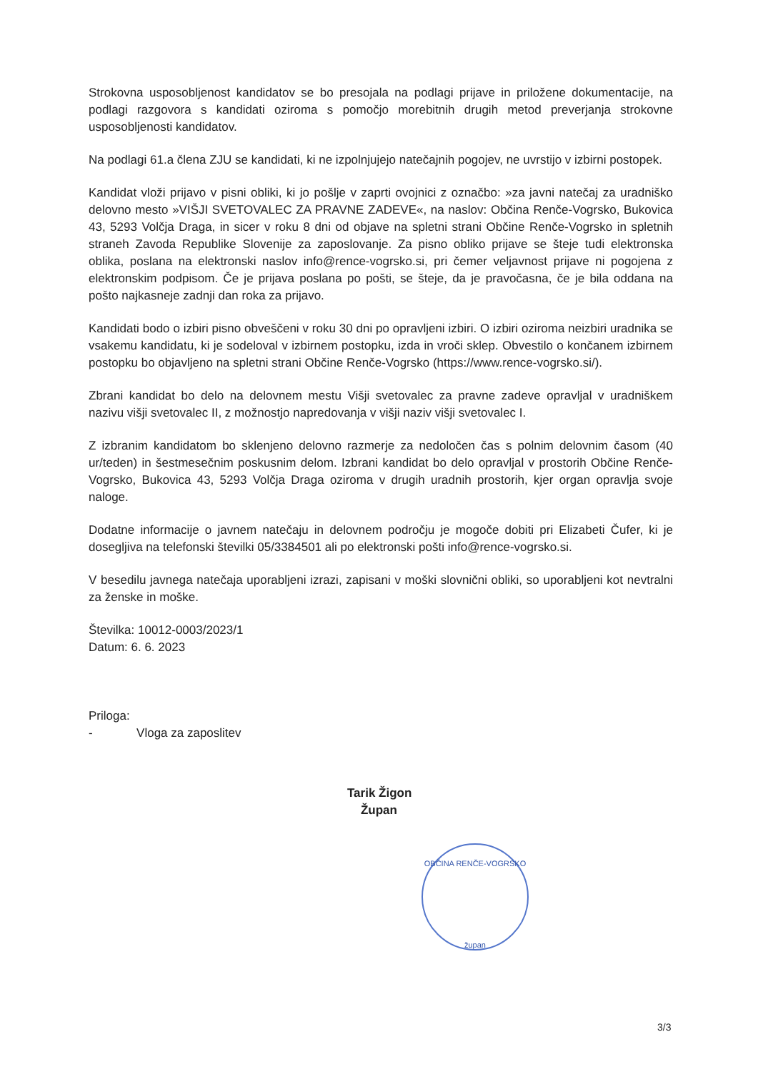Strokovna usposobljenost kandidatov se bo presojala na podlagi prijave in priložene dokumentacije, na podlagi razgovora s kandidati oziroma s pomočjo morebitnih drugih metod preverjanja strokovne usposobljenosti kandidatov.
Na podlagi 61.a člena ZJU se kandidati, ki ne izpolnjujejo natečajnih pogojev, ne uvrstijo v izbirni postopek.
Kandidat vloži prijavo v pisni obliki, ki jo pošlje v zaprti ovojnici z označbo: »za javni natečaj za uradniško delovno mesto »VIŠJI SVETOVALEC ZA PRAVNE ZADEVE«, na naslov: Občina Renče-Vogrsko, Bukovica 43, 5293 Volčja Draga, in sicer v roku 8 dni od objave na spletni strani Občine Renče-Vogrsko in spletnih straneh Zavoda Republike Slovenije za zaposlovanje. Za pisno obliko prijave se šteje tudi elektronska oblika, poslana na elektronski naslov info@rence-vogrsko.si, pri čemer veljavnost prijave ni pogojena z elektronskim podpisom. Če je prijava poslana po pošti, se šteje, da je pravočasna, če je bila oddana na pošto najkasneje zadnji dan roka za prijavo.
Kandidati bodo o izbiri pisno obveščeni v roku 30 dni po opravljeni izbiri. O izbiri oziroma neizbiri uradnika se vsakemu kandidatu, ki je sodeloval v izbirnem postopku, izda in vroči sklep. Obvestilo o končanem izbirnem postopku bo objavljeno na spletni strani Občine Renče-Vogrsko (https://www.rence-vogrsko.si/).
Zbrani kandidat bo delo na delovnem mestu Višji svetovalec za pravne zadeve opravljal v uradniškem nazivu višji svetovalec II, z možnostjo napredovanja v višji naziv višji svetovalec I.
Z izbranim kandidatom bo sklenjeno delovno razmerje za nedoločen čas s polnim delovnim časom (40 ur/teden) in šestmesečnim poskusnim delom. Izbrani kandidat bo delo opravljal v prostorih Občine Renče-Vogrsko, Bukovica 43, 5293 Volčja Draga oziroma v drugih uradnih prostorih, kjer organ opravlja svoje naloge.
Dodatne informacije o javnem natečaju in delovnem področju je mogoče dobiti pri Elizabeti Čufer, ki je dosegljiva na telefonski številki 05/3384501 ali po elektronski pošti info@rence-vogrsko.si.
V besedilu javnega natečaja uporabljeni izrazi, zapisani v moški slovnični obliki, so uporabljeni kot nevtralni za ženske in moške.
Številka: 10012-0003/2023/1
Datum: 6. 6. 2023
Priloga:
- Vloga za zaposlitev
Tarik Žigon
Župan
OBČINA RENČE-VOGRSKO
župan
3/3